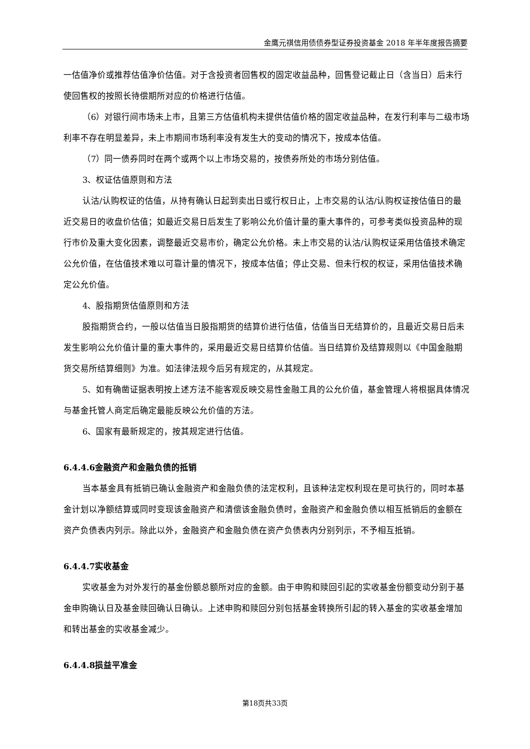金鹰元祺信用债债券型证券投资基金 2018 年半年度报告摘要
一估值净价或推荐估值净价估值。对于含投资者回售权的固定收益品种，回售登记截止日（含当日）后未行使回售权的按照长待偿期所对应的价格进行估值。
（6）对银行间市场未上市，且第三方估值机构未提供估值价格的固定收益品种，在发行利率与二级市场利率不存在明显差异，未上市期间市场利率没有发生大的变动的情况下，按成本估值。
（7）同一债券同时在两个或两个以上市场交易的，按债券所处的市场分别估值。
3、权证估值原则和方法
认沽/认购权证的估值，从持有确认日起到卖出日或行权日止，上市交易的认沽/认购权证按估值日的最近交易日的收盘价估值；如最近交易日后发生了影响公允价值计量的重大事件的，可参考类似投资品种的现行市价及重大变化因素，调整最近交易市价，确定公允价格。未上市交易的认沽/认购权证采用估值技术确定公允价值，在估值技术难以可靠计量的情况下，按成本估值；停止交易、但未行权的权证，采用估值技术确定公允价值。
4、股指期货估值原则和方法
股指期货合约，一般以估值当日股指期货的结算价进行估值，估值当日无结算价的，且最近交易日后未发生影响公允价值计量的重大事件的，采用最近交易日结算价估值。当日结算价及结算规则以《中国金融期货交易所结算细则》为准。如法律法规今后另有规定的，从其规定。
5、如有确凿证据表明按上述方法不能客观反映交易性金融工具的公允价值，基金管理人将根据具体情况与基金托管人商定后确定最能反映公允价值的方法。
6、国家有最新规定的，按其规定进行估值。
6.4.4.6金融资产和金融负债的抵销
当本基金具有抵销已确认金融资产和金融负债的法定权利，且该种法定权利现在是可执行的，同时本基金计划以净额结算或同时变现该金融资产和清偿该金融负债时，金融资产和金融负债以相互抵销后的金额在资产负债表内列示。除此以外，金融资产和金融负债在资产负债表内分别列示，不予相互抵销。
6.4.4.7实收基金
实收基金为对外发行的基金份额总额所对应的金额。由于申购和赎回引起的实收基金份额变动分别于基金申购确认日及基金赎回确认日确认。上述申购和赎回分别包括基金转换所引起的转入基金的实收基金增加和转出基金的实收基金减少。
6.4.4.8损益平准金
第18页共33页